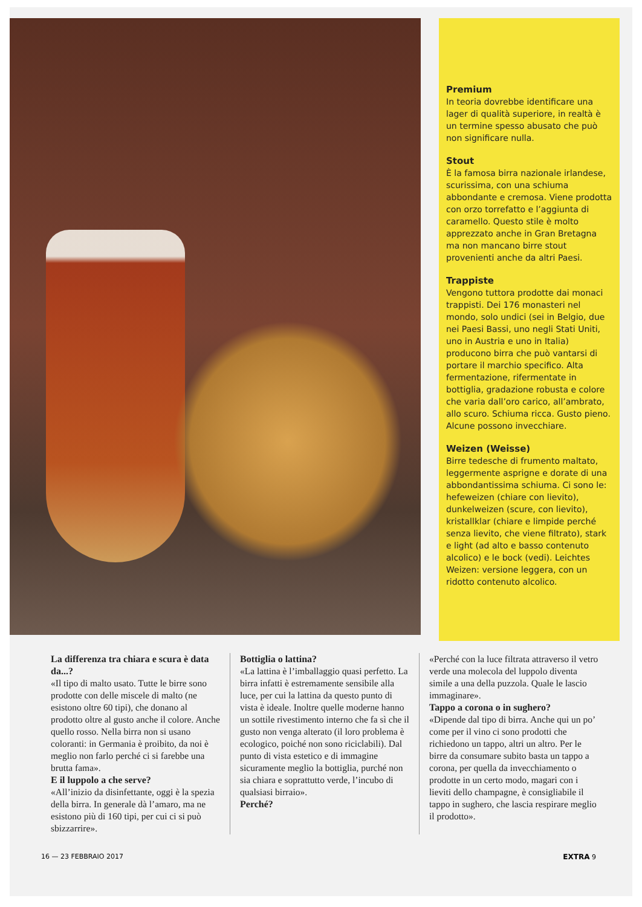Premium
In teoria dovrebbe identificare una lager di qualità superiore, in realtà è un termine spesso abusato che può non significare nulla.
Stout
È la famosa birra nazionale irlandese, scurissima, con una schiuma abbondante e cremosa. Viene prodotta con orzo torrefatto e l’aggiunta di caramello. Questo stile è molto apprezzato anche in Gran Bretagna ma non mancano birre stout provenienti anche da altri Paesi.
Trappiste
Vengono tuttora prodotte dai monaci trappisti. Dei 176 monasteri nel mondo, solo undici (sei in Belgio, due nei Paesi Bassi, uno negli Stati Uniti, uno in Austria e uno in Italia) producono birra che può vantarsi di portare il marchio specifico. Alta fermentazione, rifermentate in bottiglia, gradazione robusta e colore che varia dall’oro carico, all’ambrato, allo scuro. Schiuma ricca. Gusto pieno. Alcune possono invecchiare.
Weizen (Weisse)
Birre tedesche di frumento maltato, leggermente asprigne e dorate di una abbondantissima schiuma. Ci sono le: hefeweizen (chiare con lievito), dunkelweizen (scure, con lievito), kristallklar (chiare e limpide perché senza lievito, che viene filtrato), stark e light (ad alto e basso contenuto alcolico) e le bock (vedi). Leichtes Weizen: versione leggera, con un ridotto contenuto alcolico.
La differenza tra chiara e scura è data da...?
«Il tipo di malto usato. Tutte le birre sono prodotte con delle miscele di malto (ne esistono oltre 60 tipi), che donano al prodotto oltre al gusto anche il colore. Anche quello rosso. Nella birra non si usano coloranti: in Germania è proibito, da noi è meglio non farlo perché ci si farebbe una brutta fama».
E il luppolo a che serve?
«All’inizio da disinfettante, oggi è la spezia della birra. In generale dà l’amaro, ma ne esistono più di 160 tipi, per cui ci si può sbizzarrire».
Bottiglia o lattina?
«La lattina è l’imballaggio quasi perfetto. La birra infatti è estremamente sensibile alla luce, per cui la lattina da questo punto di vista è ideale. Inoltre quelle moderne hanno un sottile rivestimento interno che fa sì che il gusto non venga alterato (il loro problema è ecologico, poiché non sono riciclabili). Dal punto di vista estetico e di immagine sicuramente meglio la bottiglia, purché non sia chiara e soprattutto verde, l’incubo di qualsiasi birraio».
Perché?
«Perché con la luce filtrata attraverso il vetro verde una molecola del luppolo diventa simile a una della puzzola. Quale le lascio immaginare».
Tappo a corona o in sughero?
«Dipende dal tipo di birra. Anche qui un po’ come per il vino ci sono prodotti che richiedono un tappo, altri un altro. Per le birre da consumare subito basta un tappo a corona, per quella da invecchiamento o prodotte in un certo modo, magari con i lieviti dello champagne, è consigliabile il tappo in sughero, che lascia respirare meglio il prodotto».
16 — 23 FEBBRAIO 2017 EXTRA 9